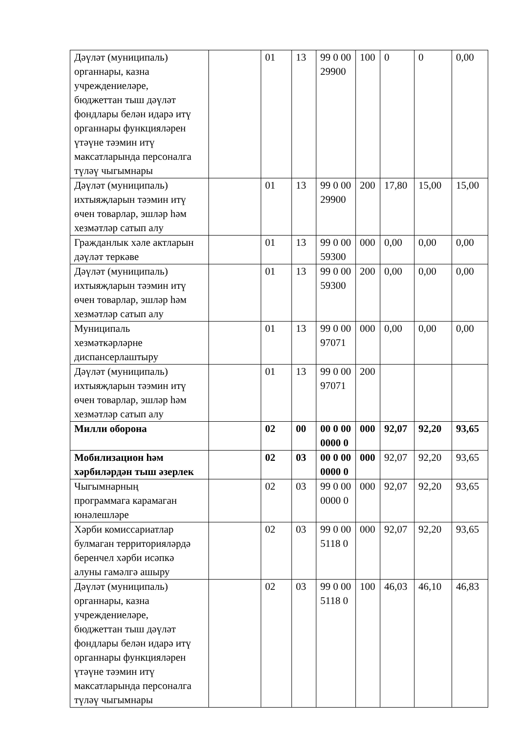| Дәүләт (муниципаль) органнары, казна учреждениеләре, бюджеттан тыш дәүләт фондлары белән идарә итү органнары функцияләрен үтәүне тәэмин итү максатларында персоналга түләү чыгымнары | | 01 | 13 | 99 0 00 29900 | 100 | 0 | 0 | 0,00 |
| Дәүләт (муниципаль) ихтыяҗларын тәэмин итү өчен товарлар, эшләр һәм хезмәтләр сатып алу | | 01 | 13 | 99 0 00 29900 | 200 | 17,80 | 15,00 | 15,00 |
| Гражданлык хәле актларын дәүләт теркәве | | 01 | 13 | 99 0 00 59300 | 000 | 0,00 | 0,00 | 0,00 |
| Дәүләт (муниципаль) ихтыяҗларын тәэмин итү өчен товарлар, эшләр һәм хезмәтләр сатып алу | | 01 | 13 | 99 0 00 59300 | 200 | 0,00 | 0,00 | 0,00 |
| Муниципаль хезмәткәрләрне диспансерлаштыру | | 01 | 13 | 99 0 00 97071 | 000 | 0,00 | 0,00 | 0,00 |
| Дәүләт (муниципаль) ихтыяҗларын тәэмин итү өчен товарлар, эшләр һәм хезмәтләр сатып алу | | 01 | 13 | 99 0 00 97071 | 200 | | | |
| Милли оборона | | 02 | 00 | 00 0 00 0000 0 | 000 | 92,07 | 92,20 | 93,65 |
| Мобилизацион һәм хәрбиләрдән тыш әзерлек | | 02 | 03 | 00 0 00 0000 0 | 000 | 92,07 | 92,20 | 93,65 |
| Чыгымнарның программага карамаган юнәлешләре | | 02 | 03 | 99 0 00 0000 0 | 000 | 92,07 | 92,20 | 93,65 |
| Хәрби комиссариатлар булмаган территорияләрдә беренчел хәрби исәпкә алуны гамәлгә ашыру | | 02 | 03 | 99 0 00 5118 0 | 000 | 92,07 | 92,20 | 93,65 |
| Дәүләт (муниципаль) органнары, казна учреждениеләре, бюджеттан тыш дәүләт фондлары белән идарә итү органнары функцияләрен үтәүне тәэмин итү максатларында персоналга түләү чыгымнары | | 02 | 03 | 99 0 00 5118 0 | 100 | 46,03 | 46,10 | 46,83 |